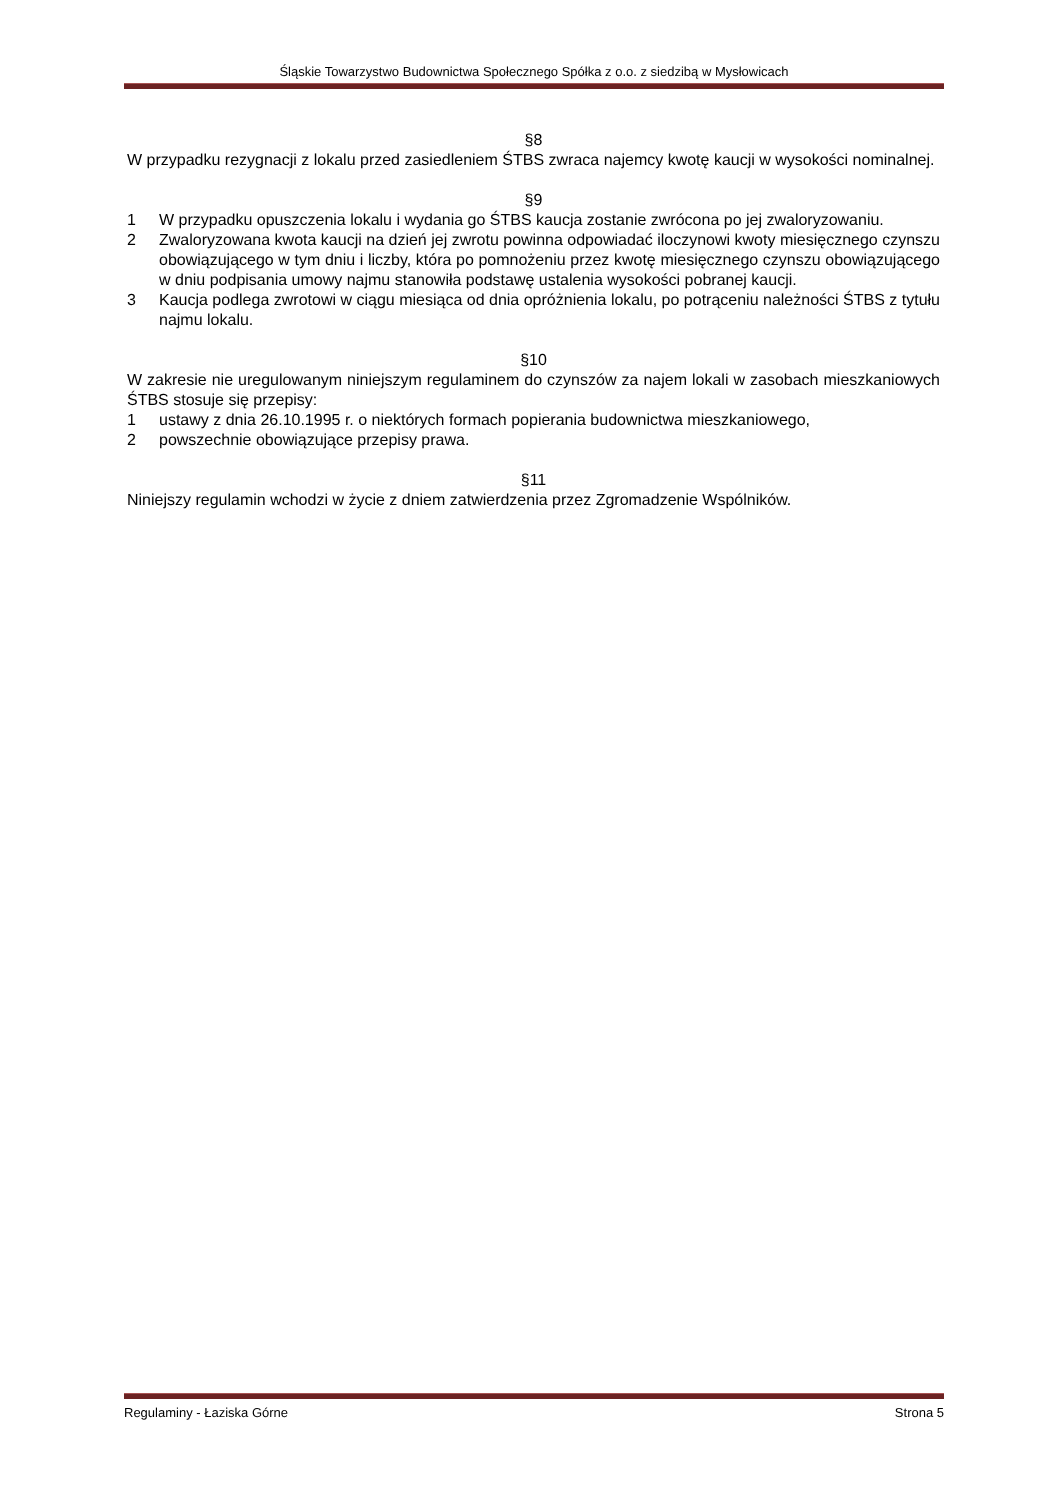Śląskie Towarzystwo Budownictwa Społecznego Spółka z o.o. z siedzibą w Mysłowicach
§8
W przypadku rezygnacji z lokalu przed zasiedleniem ŚTBS zwraca najemcy kwotę kaucji w wysokości nominalnej.
§9
1 W przypadku opuszczenia lokalu i wydania go ŚTBS kaucja zostanie zwrócona po jej zwaloryzowaniu.
2 Zwaloryzowana kwota kaucji na dzień jej zwrotu powinna odpowiadać iloczynowi kwoty miesięcznego czynszu obowiązującego w tym dniu i liczby, która po pomnożeniu przez kwotę miesięcznego czynszu obowiązującego w dniu podpisania umowy najmu stanowiła podstawę ustalenia wysokości pobranej kaucji.
3 Kaucja podlega zwrotowi w ciągu miesiąca od dnia opróżnienia lokalu, po potrąceniu należności ŚTBS z tytułu najmu lokalu.
§10
W zakresie nie uregulowanym niniejszym regulaminem do czynszów za najem lokali w zasobach mieszkaniowych ŚTBS stosuje się przepisy:
1 ustawy z dnia 26.10.1995 r. o niektórych formach popierania budownictwa mieszkaniowego,
2 powszechnie obowiązujące przepisy prawa.
§11
Niniejszy regulamin wchodzi w życie z dniem zatwierdzenia przez Zgromadzenie Wspólników.
Regulaminy - Łaziska Górne Strona 5